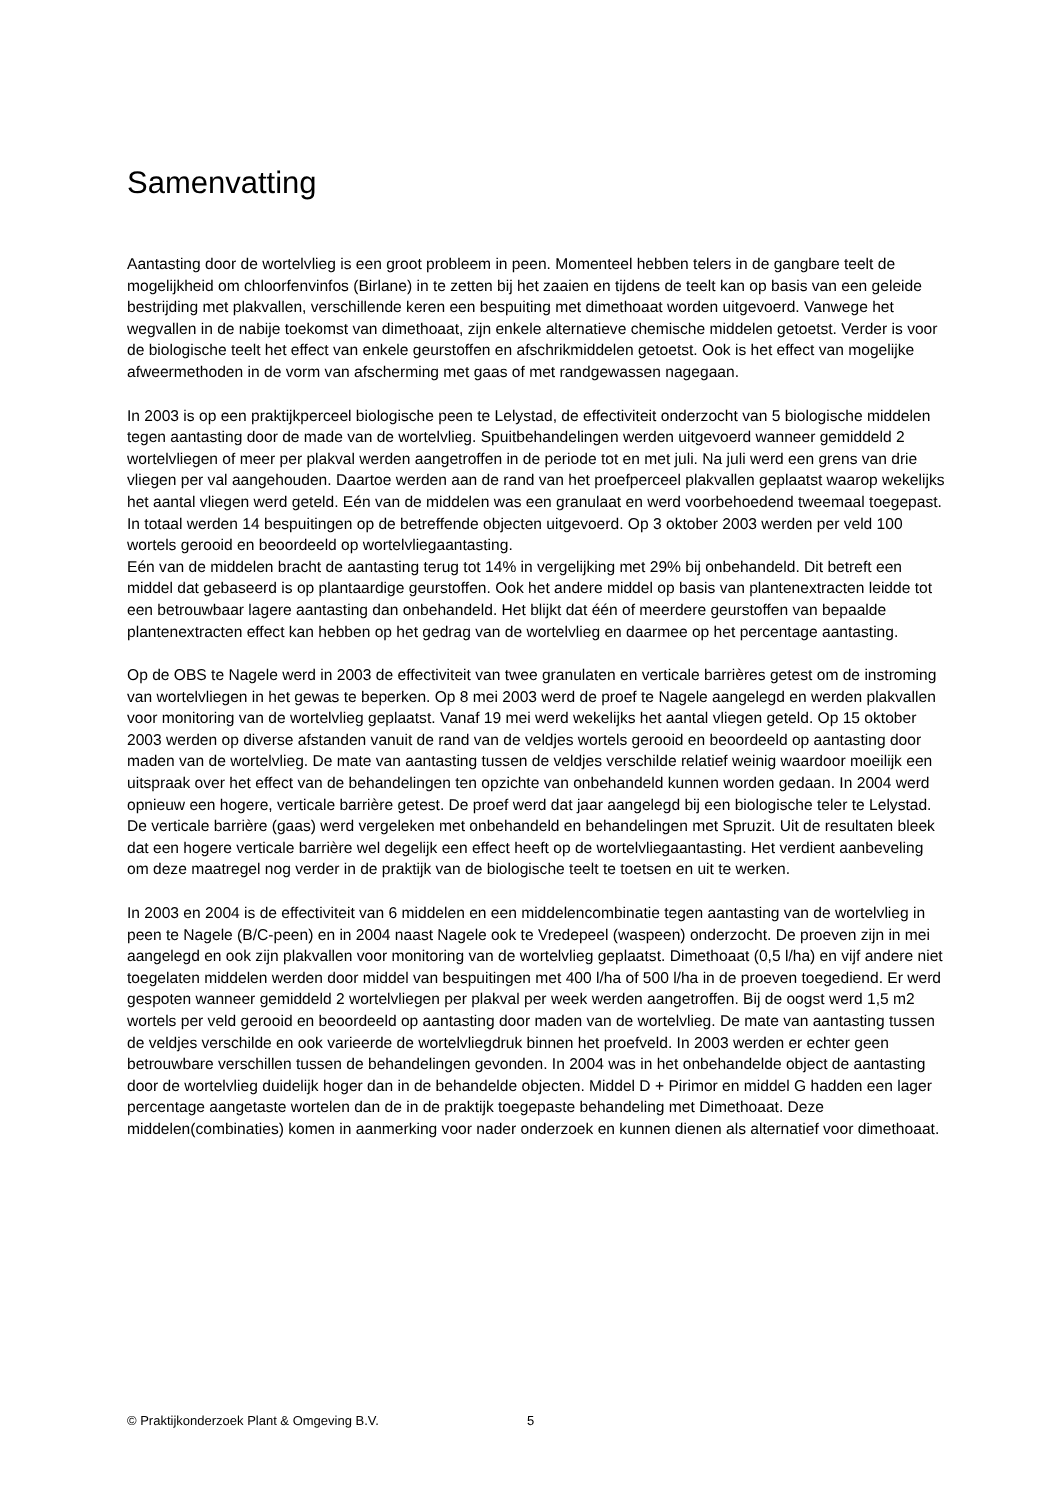Samenvatting
Aantasting door de wortelvlieg is een groot probleem in peen. Momenteel hebben telers in de gangbare teelt de mogelijkheid om chloorfenvinfos (Birlane) in te zetten bij het zaaien en tijdens de teelt kan op basis van een geleide bestrijding met plakvallen, verschillende keren een bespuiting met dimethoaat worden uitgevoerd. Vanwege het wegvallen in de nabije toekomst van dimethoaat, zijn enkele alternatieve chemische middelen getoetst. Verder is voor de biologische teelt het effect van enkele geurstoffen en afschrikmiddelen getoetst. Ook is het effect van mogelijke afweermethoden in de vorm van afscherming met gaas of met randgewassen nagegaan.
In 2003 is op een praktijkperceel biologische peen te Lelystad, de effectiviteit onderzocht van 5 biologische middelen tegen aantasting door de made van de wortelvlieg. Spuitbehandelingen werden uitgevoerd wanneer gemiddeld 2 wortelvliegen of meer per plakval werden aangetroffen in de periode tot en met juli. Na juli werd een grens van drie vliegen per val aangehouden. Daartoe werden aan de rand van het proefperceel plakvallen geplaatst waarop wekelijks het aantal vliegen werd geteld. Eén van de middelen was een granulaat en werd voorbehoedend tweemaal toegepast. In totaal werden 14 bespuitingen op de betreffende objecten uitgevoerd. Op 3 oktober 2003 werden per veld 100 wortels gerooid en beoordeeld op wortelvliegaantasting.
Eén van de middelen bracht de aantasting terug tot 14% in vergelijking met 29% bij onbehandeld. Dit betreft een middel dat gebaseerd is op plantaardige geurstoffen. Ook het andere middel op basis van plantenextracten leidde tot een betrouwbaar lagere aantasting dan onbehandeld. Het blijkt dat één of meerdere geurstoffen van bepaalde plantenextracten effect kan hebben op het gedrag van de wortelvlieg en daarmee op het percentage aantasting.
Op de OBS te Nagele werd in 2003 de effectiviteit van twee granulaten en verticale barrières getest om de instroming van wortelvliegen in het gewas te beperken. Op 8 mei 2003 werd de proef te Nagele aangelegd en werden plakvallen voor monitoring van de wortelvlieg geplaatst. Vanaf 19 mei werd wekelijks het aantal vliegen geteld. Op 15 oktober 2003 werden op diverse afstanden vanuit de rand van de veldjes wortels gerooid en beoordeeld op aantasting door maden van de wortelvlieg. De mate van aantasting tussen de veldjes verschilde relatief weinig waardoor moeilijk een uitspraak over het effect van de behandelingen ten opzichte van onbehandeld kunnen worden gedaan. In 2004 werd opnieuw een hogere, verticale barrière getest. De proef werd dat jaar aangelegd bij een biologische teler te Lelystad. De verticale barrière (gaas) werd vergeleken met onbehandeld en behandelingen met Spruzit. Uit de resultaten bleek dat een hogere verticale barrière wel degelijk een effect heeft op de wortelvliegaantasting. Het verdient aanbeveling om deze maatregel nog verder in de praktijk van de biologische teelt te toetsen en uit te werken.
In 2003 en 2004 is de effectiviteit van 6 middelen en een middelencombinatie tegen aantasting van de wortelvlieg in peen te Nagele (B/C-peen) en in 2004 naast Nagele ook te Vredepeel (waspeen) onderzocht. De proeven zijn in mei aangelegd en ook zijn plakvallen voor monitoring van de wortelvlieg geplaatst. Dimethoaat (0,5 l/ha) en vijf andere niet toegelaten middelen werden door middel van bespuitingen met 400 l/ha of 500 l/ha in de proeven toegediend. Er werd gespoten wanneer gemiddeld 2 wortelvliegen per plakval per week werden aangetroffen. Bij de oogst werd 1,5 m2 wortels per veld gerooid en beoordeeld op aantasting door maden van de wortelvlieg. De mate van aantasting tussen de veldjes verschilde en ook varieerde de wortelvliegdruk binnen het proefveld. In 2003 werden er echter geen betrouwbare verschillen tussen de behandelingen gevonden. In 2004 was in het onbehandelde object de aantasting door de wortelvlieg duidelijk hoger dan in de behandelde objecten. Middel D + Pirimor en middel G hadden een lager percentage aangetaste wortelen dan de in de praktijk toegepaste behandeling met Dimethoaat. Deze middelen(combinaties) komen in aanmerking voor nader onderzoek en kunnen dienen als alternatief voor dimethoaat.
© Praktijkonderzoek Plant & Omgeving B.V. 5